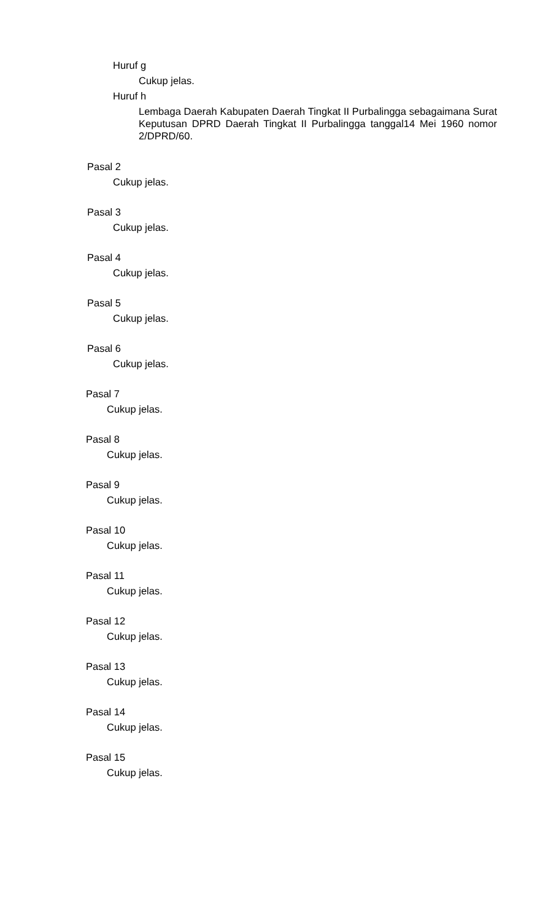Huruf g
Cukup jelas.
Huruf h
Lembaga Daerah Kabupaten Daerah Tingkat II Purbalingga sebagaimana Surat Keputusan DPRD Daerah Tingkat II Purbalingga tanggal14 Mei 1960 nomor 2/DPRD/60.
Pasal 2
Cukup jelas.
Pasal 3
Cukup jelas.
Pasal 4
Cukup jelas.
Pasal 5
Cukup jelas.
Pasal 6
Cukup jelas.
Pasal 7
Cukup jelas.
Pasal 8
Cukup jelas.
Pasal 9
Cukup jelas.
Pasal 10
Cukup jelas.
Pasal 11
Cukup jelas.
Pasal 12
Cukup jelas.
Pasal 13
Cukup jelas.
Pasal 14
Cukup jelas.
Pasal 15
Cukup jelas.